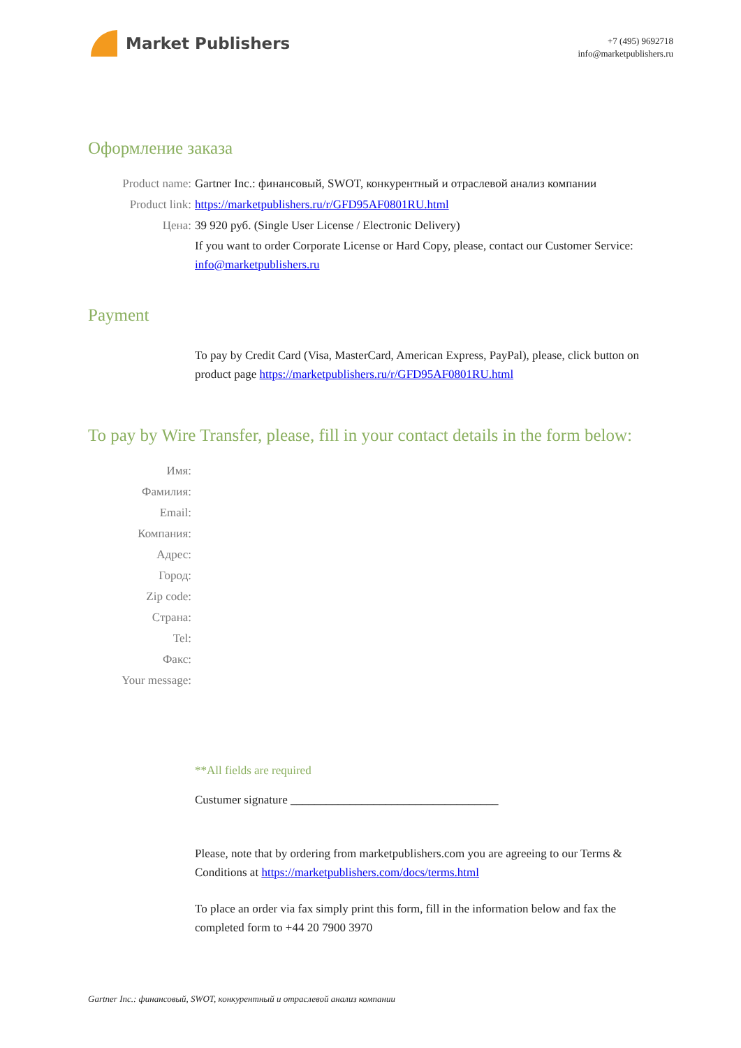Market Publishers
+7 (495) 9692718
info@marketpublishers.ru
Оформление заказа
Product name: Gartner Inc.: финансовый, SWOT, конкурентный и отраслевой анализ компании
Product link: https://marketpublishers.ru/r/GFD95AF0801RU.html
Цена: 39 920 руб. (Single User License / Electronic Delivery)
If you want to order Corporate License or Hard Copy, please, contact our Customer Service: info@marketpublishers.ru
Payment
To pay by Credit Card (Visa, MasterCard, American Express, PayPal), please, click button on product page https://marketpublishers.ru/r/GFD95AF0801RU.html
To pay by Wire Transfer, please, fill in your contact details in the form below:
Имя:
Фамилия:
Email:
Компания:
Адрес:
Город:
Zip code:
Страна:
Tel:
Факс:
Your message:
**All fields are required
Custumer signature ___________________________________
Please, note that by ordering from marketpublishers.com you are agreeing to our Terms & Conditions at https://marketpublishers.com/docs/terms.html
To place an order via fax simply print this form, fill in the information below and fax the completed form to +44 20 7900 3970
Gartner Inc.: финансовый, SWOT, конкурентный и отраслевой анализ компании